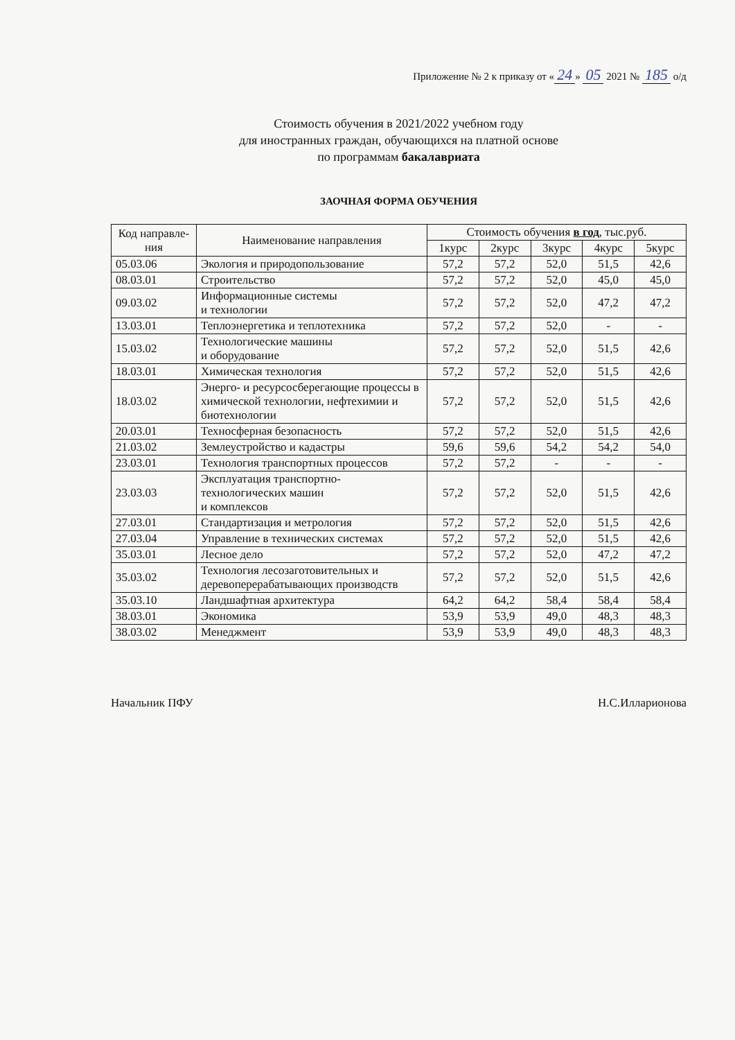Приложение № 2 к приказу от « 24 » 05 2021 № 185 о/д
Стоимость обучения в 2021/2022 учебном году
для иностранных граждан, обучающихся на платной основе
по программам бакалавриата
ЗАОЧНАЯ ФОРМА ОБУЧЕНИЯ
| Код направле-ния | Наименование направления | Стоимость обучения в год , тыс.руб. | | | | |
| --- | --- | --- | --- | --- | --- | --- |
| | | 1курс | 2курс | 3курс | 4курс | 5курс |
| 05.03.06 | Экология и природопользование | 57,2 | 57,2 | 52,0 | 51,5 | 42,6 |
| 08.03.01 | Строительство | 57,2 | 57,2 | 52,0 | 45,0 | 45,0 |
| 09.03.02 | Информационные системы и технологии | 57,2 | 57,2 | 52,0 | 47,2 | 47,2 |
| 13.03.01 | Теплоэнергетика и теплотехника | 57,2 | 57,2 | 52,0 | - | - |
| 15.03.02 | Технологические машины и оборудование | 57,2 | 57,2 | 52,0 | 51,5 | 42,6 |
| 18.03.01 | Химическая технология | 57,2 | 57,2 | 52,0 | 51,5 | 42,6 |
| 18.03.02 | Энерго- и ресурсосберегающие процессы в химической технологии, нефтехимии и биотехнологии | 57,2 | 57,2 | 52,0 | 51,5 | 42,6 |
| 20.03.01 | Техносферная безопасность | 57,2 | 57,2 | 52,0 | 51,5 | 42,6 |
| 21.03.02 | Землеустройство и кадастры | 59,6 | 59,6 | 54,2 | 54,2 | 54,0 |
| 23.03.01 | Технология транспортных процессов | 57,2 | 57,2 | - | - | - |
| 23.03.03 | Эксплуатация транспортно-технологических машин и комплексов | 57,2 | 57,2 | 52,0 | 51,5 | 42,6 |
| 27.03.01 | Стандартизация и метрология | 57,2 | 57,2 | 52,0 | 51,5 | 42,6 |
| 27.03.04 | Управление в технических системах | 57,2 | 57,2 | 52,0 | 51,5 | 42,6 |
| 35.03.01 | Лесное дело | 57,2 | 57,2 | 52,0 | 47,2 | 47,2 |
| 35.03.02 | Технология лесозаготовительных и деревоперерабатывающих производств | 57,2 | 57,2 | 52,0 | 51,5 | 42,6 |
| 35.03.10 | Ландшафтная архитектура | 64,2 | 64,2 | 58,4 | 58,4 | 58,4 |
| 38.03.01 | Экономика | 53,9 | 53,9 | 49,0 | 48,3 | 48,3 |
| 38.03.02 | Менеджмент | 53,9 | 53,9 | 49,0 | 48,3 | 48,3 |
Начальник ПФУ Н.С.Илларионова